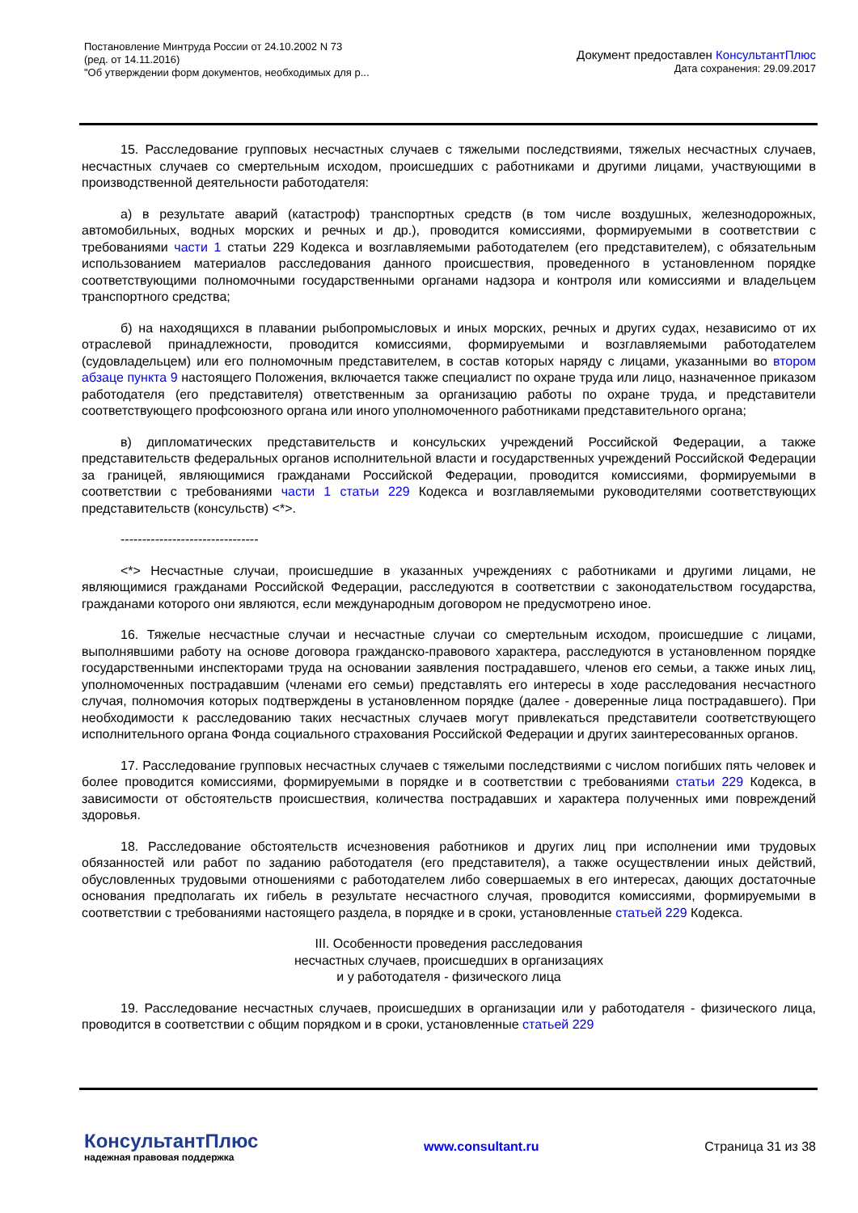Постановление Минтруда России от 24.10.2002 N 73
(ред. от 14.11.2016)
"Об утверждении форм документов, необходимых для р...
Документ предоставлен КонсультантПлюс
Дата сохранения: 29.09.2017
15. Расследование групповых несчастных случаев с тяжелыми последствиями, тяжелых несчастных случаев, несчастных случаев со смертельным исходом, происшедших с работниками и другими лицами, участвующими в производственной деятельности работодателя:
а) в результате аварий (катастроф) транспортных средств (в том числе воздушных, железнодорожных, автомобильных, водных морских и речных и др.), проводится комиссиями, формируемыми в соответствии с требованиями части 1 статьи 229 Кодекса и возглавляемыми работодателем (его представителем), с обязательным использованием материалов расследования данного происшествия, проведенного в установленном порядке соответствующими полномочными государственными органами надзора и контроля или комиссиями и владельцем транспортного средства;
б) на находящихся в плавании рыбопромысловых и иных морских, речных и других судах, независимо от их отраслевой принадлежности, проводится комиссиями, формируемыми и возглавляемыми работодателем (судовладельцем) или его полномочным представителем, в состав которых наряду с лицами, указанными во втором абзаце пункта 9 настоящего Положения, включается также специалист по охране труда или лицо, назначенное приказом работодателя (его представителя) ответственным за организацию работы по охране труда, и представители соответствующего профсоюзного органа или иного уполномоченного работниками представительного органа;
в) дипломатических представительств и консульских учреждений Российской Федерации, а также представительств федеральных органов исполнительной власти и государственных учреждений Российской Федерации за границей, являющимися гражданами Российской Федерации, проводится комиссиями, формируемыми в соответствии с требованиями части 1 статьи 229 Кодекса и возглавляемыми руководителями соответствующих представительств (консульств) <*>.
--------------------------------
<*> Несчастные случаи, происшедшие в указанных учреждениях с работниками и другими лицами, не являющимися гражданами Российской Федерации, расследуются в соответствии с законодательством государства, гражданами которого они являются, если международным договором не предусмотрено иное.
16. Тяжелые несчастные случаи и несчастные случаи со смертельным исходом, происшедшие с лицами, выполнявшими работу на основе договора гражданско-правового характера, расследуются в установленном порядке государственными инспекторами труда на основании заявления пострадавшего, членов его семьи, а также иных лиц, уполномоченных пострадавшим (членами его семьи) представлять его интересы в ходе расследования несчастного случая, полномочия которых подтверждены в установленном порядке (далее - доверенные лица пострадавшего). При необходимости к расследованию таких несчастных случаев могут привлекаться представители соответствующего исполнительного органа Фонда социального страхования Российской Федерации и других заинтересованных органов.
17. Расследование групповых несчастных случаев с тяжелыми последствиями с числом погибших пять человек и более проводится комиссиями, формируемыми в порядке и в соответствии с требованиями статьи 229 Кодекса, в зависимости от обстоятельств происшествия, количества пострадавших и характера полученных ими повреждений здоровья.
18. Расследование обстоятельств исчезновения работников и других лиц при исполнении ими трудовых обязанностей или работ по заданию работодателя (его представителя), а также осуществлении иных действий, обусловленных трудовыми отношениями с работодателем либо совершаемых в его интересах, дающих достаточные основания предполагать их гибель в результате несчастного случая, проводится комиссиями, формируемыми в соответствии с требованиями настоящего раздела, в порядке и в сроки, установленные статьей 229 Кодекса.
III. Особенности проведения расследования
несчастных случаев, происшедших в организациях
и у работодателя - физического лица
19. Расследование несчастных случаев, происшедших в организации или у работодателя - физического лица, проводится в соответствии с общим порядком и в сроки, установленные статьей 229
КонсультантПлюс
надежная правовая поддержка
www.consultant.ru Страница 31 из 38